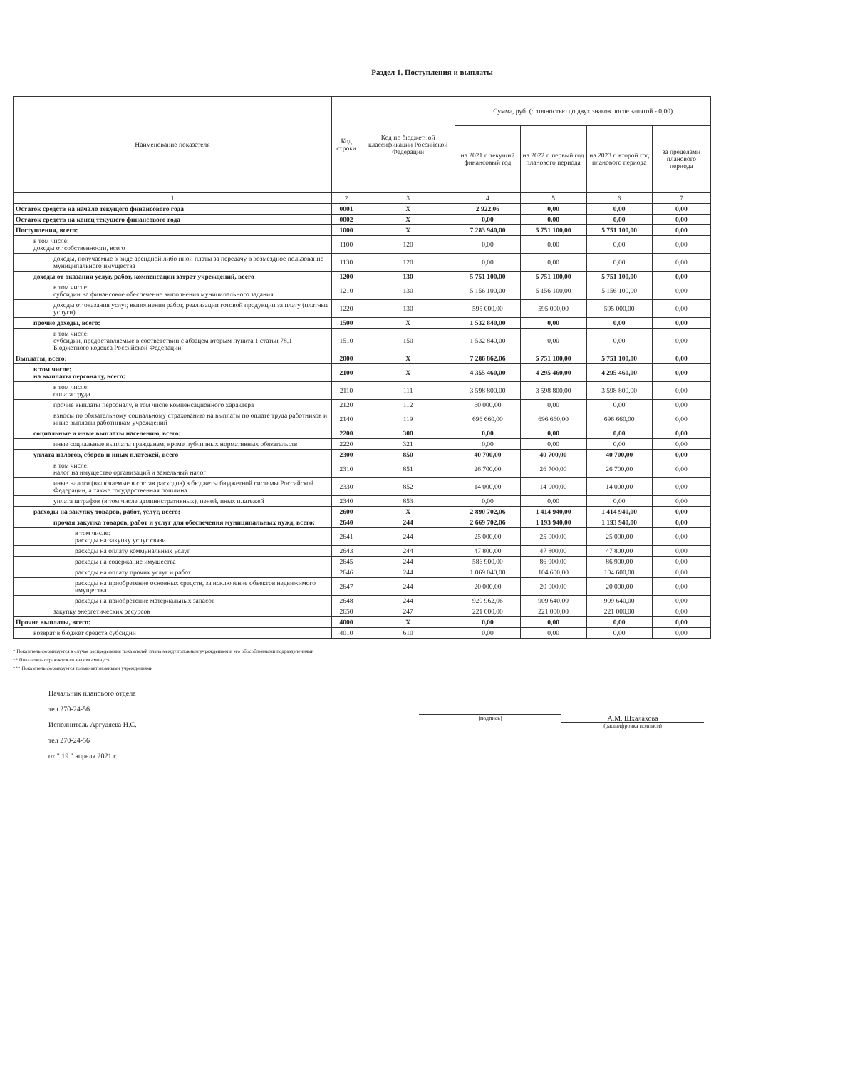Раздел 1. Поступления и выплаты
| Наименование показателя | Код строки | Код по бюджетной классификации Российской Федерации | Сумма, руб. (с точностью до двух знаков после запятой - 0,00) | | | |
| --- | --- | --- | --- | --- | --- | --- |
| | | | на 2021 г. текущий финансовый год | на 2022 г. первый год планового периода | на 2023 г. второй год планового периода | за пределами планового периода |
| 1 | 2 | 3 | 4 | 5 | 6 | 7 |
| Остаток средств на начало текущего финансового года | 0001 | X | 2 922,06 | 0,00 | 0,00 | 0,00 |
| Остаток средств на конец текущего финансового года | 0002 | X | 0,00 | 0,00 | 0,00 | 0,00 |
| Поступления, всего: | 1000 | X | 7 283 940,00 | 5 751 100,00 | 5 751 100,00 | 0,00 |
| в том числе: доходы от собственности, всего | 1100 | 120 | 0,00 | 0,00 | 0,00 | 0,00 |
| доходы, получаемые в виде арендной либо иной платы за передачу в возмездное пользование муниципального имущества | 1130 | 120 | 0,00 | 0,00 | 0,00 | 0,00 |
| доходы от оказания услуг, работ, компенсации затрат учреждений, всего | 1200 | 130 | 5 751 100,00 | 5 751 100,00 | 5 751 100,00 | 0,00 |
| в том числе: субсидии на финансовое обеспечение выполнения муниципального задания | 1210 | 130 | 5 156 100,00 | 5 156 100,00 | 5 156 100,00 | 0,00 |
| доходы от оказания услуг, выполнения работ, реализации готовой продукции за плату (платные услуги) | 1220 | 130 | 595 000,00 | 595 000,00 | 595 000,00 | 0,00 |
| прочие доходы, всего: | 1500 | X | 1 532 840,00 | 0,00 | 0,00 | 0,00 |
| в том числе: субсидии, предоставляемые в соответствии с абзацем вторым пункта 1 статьи 78.1 Бюджетного кодекса Российской Федерации | 1510 | 150 | 1 532 840,00 | 0,00 | 0,00 | 0,00 |
| Выплаты, всего: | 2000 | X | 7 286 862,06 | 5 751 100,00 | 5 751 100,00 | 0,00 |
| в том числе: на выплаты персоналу, всего: | 2100 | X | 4 355 460,00 | 4 295 460,00 | 4 295 460,00 | 0,00 |
| в том числе: оплата труда | 2110 | 111 | 3 598 800,00 | 3 598 800,00 | 3 598 800,00 | 0,00 |
| прочие выплаты персоналу, в том числе компенсационного характера | 2120 | 112 | 60 000,00 | 0,00 | 0,00 | 0,00 |
| взносы по обязательному социальному страхованию на выплаты по оплате труда работников и иные выплаты работникам учреждений | 2140 | 119 | 696 660,00 | 696 660,00 | 696 660,00 | 0,00 |
| социальные и иные выплаты населению, всего: | 2200 | 300 | 0,00 | 0,00 | 0,00 | 0,00 |
| иные социальные выплаты гражданам, кроме публичных нормативных обязательств | 2220 | 321 | 0,00 | 0,00 | 0,00 | 0,00 |
| уплата налогов, сборов и иных платежей, всего | 2300 | 850 | 40 700,00 | 40 700,00 | 40 700,00 | 0,00 |
| в том числе: налог на имущество организаций и земельный налог | 2310 | 851 | 26 700,00 | 26 700,00 | 26 700,00 | 0,00 |
| иные налоги (включаемые в состав расходов) в бюджеты бюджетной системы Российской Федерации, а также государственная пошлина | 2330 | 852 | 14 000,00 | 14 000,00 | 14 000,00 | 0,00 |
| уплата штрафов (в том числе административных), пеней, иных платежей | 2340 | 853 | 0,00 | 0,00 | 0,00 | 0,00 |
| расходы на закупку товаров, работ, услуг, всего: | 2600 | X | 2 890 702,06 | 1 414 940,00 | 1 414 940,00 | 0,00 |
| прочая закупка товаров, работ и услуг для обеспечения муниципальных нужд, всего: | 2640 | 244 | 2 669 702,06 | 1 193 940,00 | 1 193 940,00 | 0,00 |
| в том числе: расходы на закупку услуг связи | 2641 | 244 | 25 000,00 | 25 000,00 | 25 000,00 | 0,00 |
| расходы на оплату коммунальных услуг | 2643 | 244 | 47 800,00 | 47 800,00 | 47 800,00 | 0,00 |
| расходы на содержание имущества | 2645 | 244 | 586 900,00 | 86 900,00 | 86 900,00 | 0,00 |
| расходы на оплату прочих услуг и работ | 2646 | 244 | 1 069 040,00 | 104 600,00 | 104 600,00 | 0,00 |
| расходы на приобретение основных средств, за исключение объектов недвижимого имущества | 2647 | 244 | 20 000,00 | 20 000,00 | 20 000,00 | 0,00 |
| расходы на приобретение материальных запасов | 2648 | 244 | 920 962,06 | 909 640,00 | 909 640,00 | 0,00 |
| закупку энергетических ресурсов | 2650 | 247 | 221 000,00 | 221 000,00 | 221 000,00 | 0,00 |
| Прочие выплаты, всего: | 4000 | X | 0,00 | 0,00 | 0,00 | 0,00 |
| возврат в бюджет средств субсидии | 4010 | 610 | 0,00 | 0,00 | 0,00 | 0,00 |
* Показатель формируется в случае распределения показателей плана между головным учреждением и его обособленными подразделениями
** Показатель отражается со знаком «минус»
*** Показатель формируется только автономными учреждениями
Начальник планового отдела
тел 270-24-56
Исполнитель Аргудяева Н.С.
тел 270-24-56
от " 19 " апреля 2021 г.
(подпись)
А.М. Шхалахова
(расшифровка подписи)